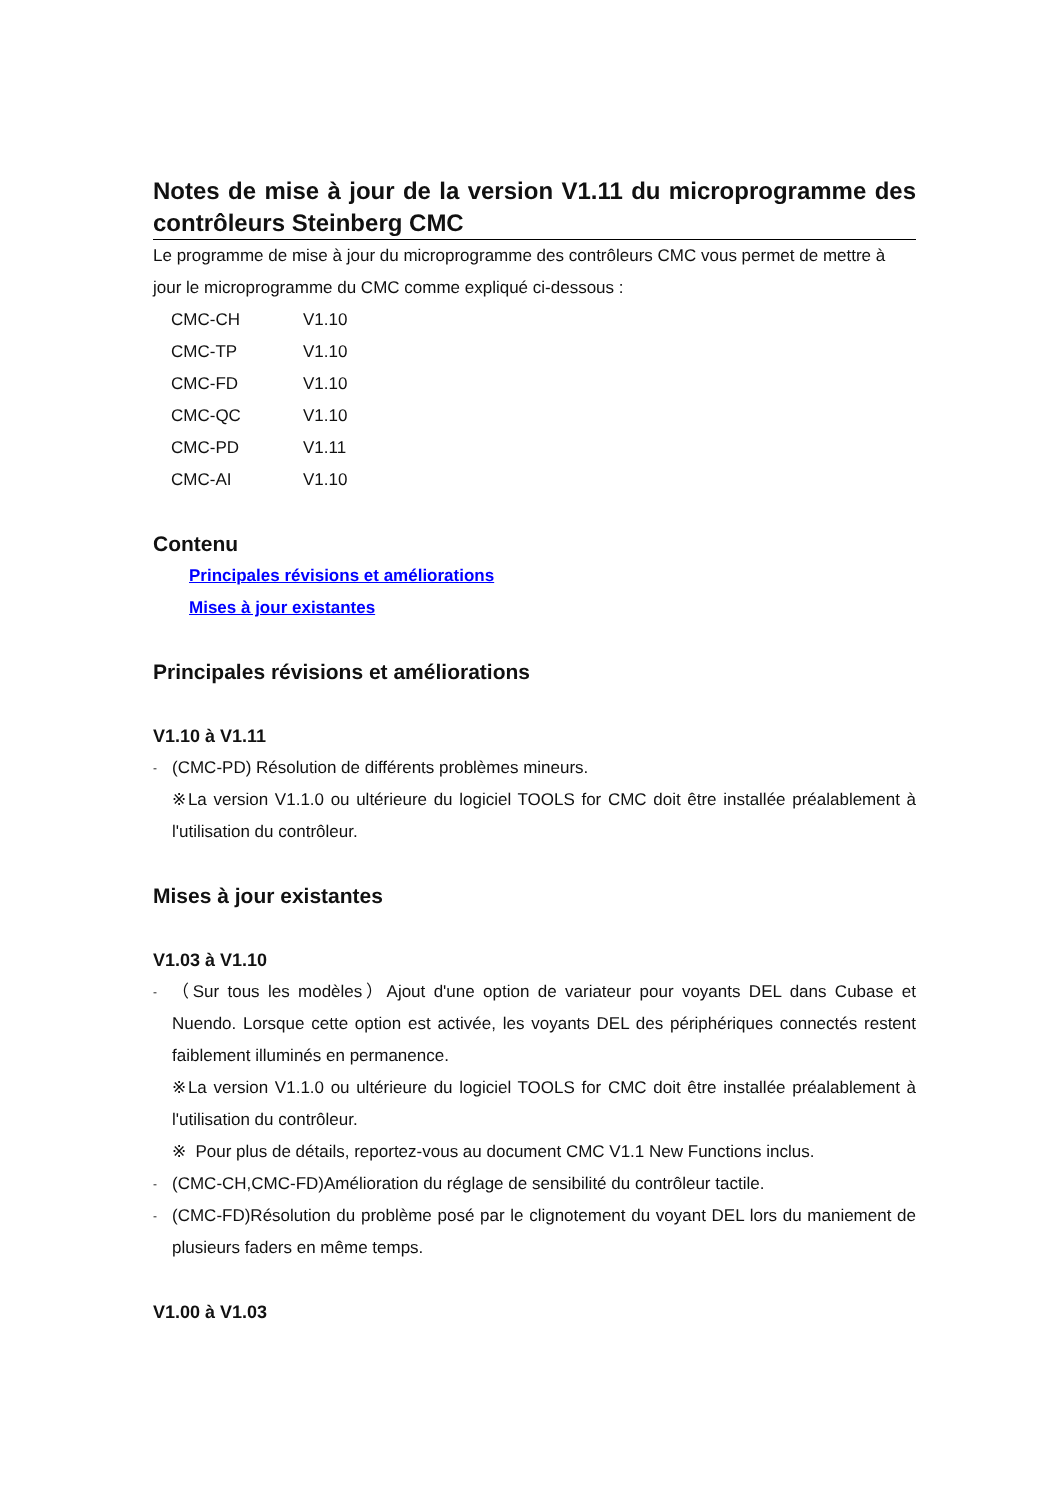Notes de mise à jour de la version V1.11 du microprogramme des contrôleurs Steinberg CMC
Le programme de mise à jour du microprogramme des contrôleurs CMC vous permet de mettre à jour le microprogramme du CMC comme expliqué ci-dessous :
| CMC-CH | V1.10 |
| CMC-TP | V1.10 |
| CMC-FD | V1.10 |
| CMC-QC | V1.10 |
| CMC-PD | V1.11 |
| CMC-AI | V1.10 |
Contenu
Principales révisions et améliorations
Mises à jour existantes
Principales révisions et améliorations
V1.10 à V1.11
-
(CMC-PD) Résolution de différents problèmes mineurs.
※La version V1.1.0 ou ultérieure du logiciel TOOLS for CMC doit être installée préalablement à l'utilisation du contrôleur.
Mises à jour existantes
V1.03 à V1.10
-
（Sur tous les modèles）Ajout d'une option de variateur pour voyants DEL dans Cubase et Nuendo. Lorsque cette option est activée, les voyants DEL des périphériques connectés restent faiblement illuminés en permanence.
※La version V1.1.0 ou ultérieure du logiciel TOOLS for CMC doit être installée préalablement à l'utilisation du contrôleur.
※ Pour plus de détails, reportez-vous au document CMC V1.1 New Functions inclus.
-
(CMC-CH,CMC-FD)Amélioration du réglage de sensibilité du contrôleur tactile.
-
(CMC-FD)Résolution du problème posé par le clignotement du voyant DEL lors du maniement de plusieurs faders en même temps.
V1.00 à V1.03